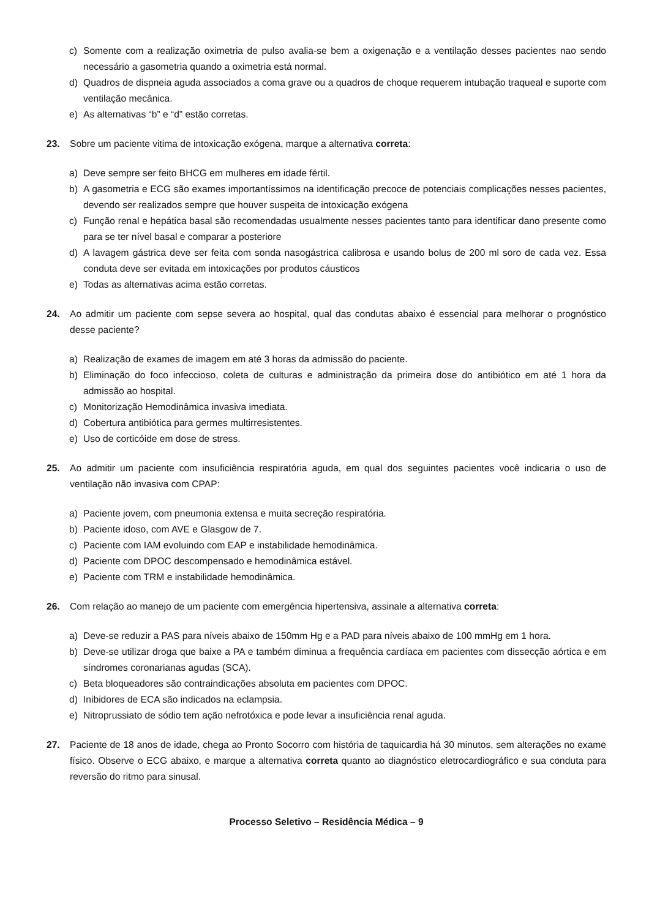c) Somente com a realização oximetria de pulso avalia-se bem a oxigenação e a ventilação desses pacientes nao sendo necessário a gasometria quando a oximetria está normal.
d) Quadros de dispneia aguda associados a coma grave ou a quadros de choque requerem intubação traqueal e suporte com ventilação mecânica.
e) As alternativas “b” e “d” estão corretas.
23. Sobre um paciente vitima de intoxicação exógena, marque a alternativa correta:
a) Deve sempre ser feito BHCG em mulheres em idade fértil.
b) A gasometria e ECG são exames importantíssimos na identificação precoce de potenciais complicações nesses pacientes, devendo ser realizados sempre que houver suspeita de intoxicação exógena
c) Função renal e hepática basal são recomendadas usualmente nesses pacientes tanto para identificar dano presente como para se ter nível basal e comparar a posteriore
d) A lavagem gástrica deve ser feita com sonda nasogástrica calibrosa e usando bolus de 200 ml soro de cada vez. Essa conduta deve ser evitada em intoxicações por produtos cáusticos
e) Todas as alternativas acima estão corretas.
24. Ao admitir um paciente com sepse severa ao hospital, qual das condutas abaixo é essencial para melhorar o prognóstico desse paciente?
a) Realização de exames de imagem em até 3 horas da admissão do paciente.
b) Eliminação do foco infeccioso, coleta de culturas e administração da primeira dose do antibiótico em até 1 hora da admissão ao hospital.
c) Monitorização Hemodinâmica invasiva imediata.
d) Cobertura antibiótica para germes multirresistentes.
e) Uso de corticóide em dose de stress.
25. Ao admitir um paciente com insuficiência respiratória aguda, em qual dos seguintes pacientes você indicaria o uso de ventilação não invasiva com CPAP:
a) Paciente jovem, com pneumonia extensa e muita secreção respiratória.
b) Paciente idoso, com AVE e Glasgow de 7.
c) Paciente com IAM evoluindo com EAP e instabilidade hemodinâmica.
d) Paciente com DPOC descompensado e hemodinâmica estável.
e) Paciente com TRM e instabilidade hemodinâmica.
26. Com relação ao manejo de um paciente com emergência hipertensiva, assinale a alternativa correta:
a) Deve-se reduzir a PAS para níveis abaixo de 150mm Hg e a PAD para níveis abaixo de 100 mmHg em 1 hora.
b) Deve-se utilizar droga que baixe a PA e também diminua a frequência cardíaca em pacientes com dissecção aórtica e em síndromes coronarianas agudas (SCA).
c) Beta bloqueadores são contraindicações absoluta em pacientes com DPOC.
d) Inibidores de ECA são indicados na eclampsia.
e) Nitroprussiato de sódio tem ação nefrotóxica e pode levar a insuficiência renal aguda.
27. Paciente de 18 anos de idade, chega ao Pronto Socorro com história de taquicardia há 30 minutos, sem alterações no exame físico. Observe o ECG abaixo, e marque a alternativa correta quanto ao diagnóstico eletrocardiográfico e sua conduta para reversão do ritmo para sinusal.
Processo Seletivo – Residência Médica – 9